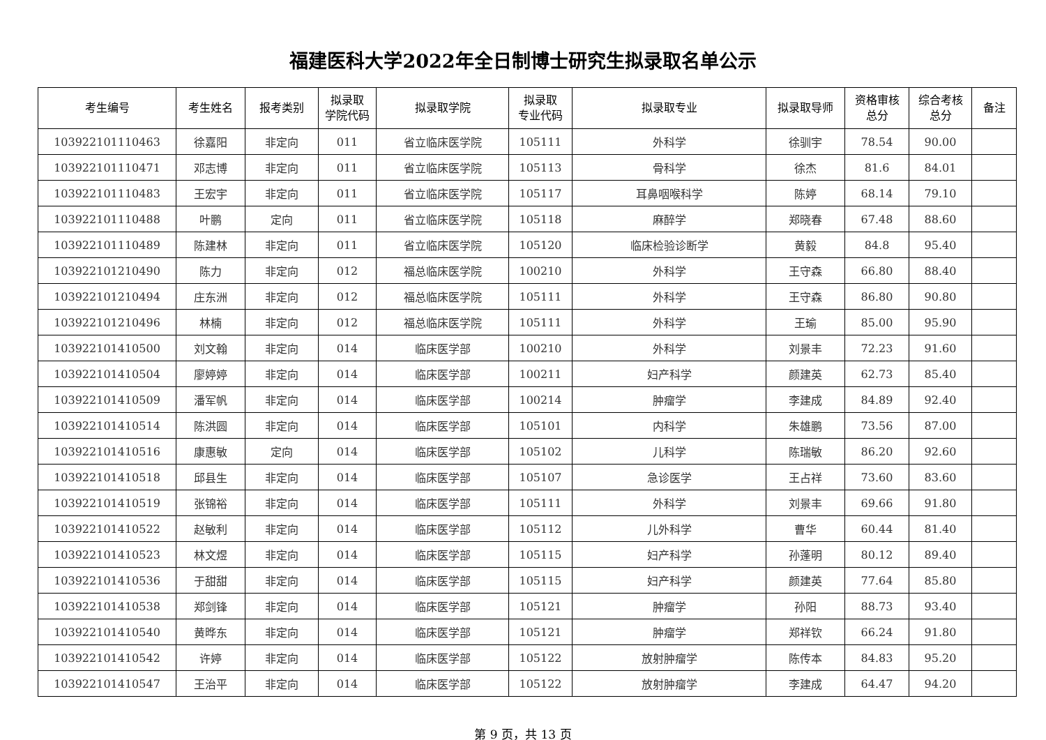福建医科大学2022年全日制博士研究生拟录取名单公示
| 考生编号 | 考生姓名 | 报考类别 | 拟录取 学院代码 | 拟录取学院 | 拟录取 专业代码 | 拟录取专业 | 拟录取导师 | 资格审核 总分 | 综合考核 总分 | 备注 |
| --- | --- | --- | --- | --- | --- | --- | --- | --- | --- | --- |
| 103922101110463 | 徐嘉阳 | 非定向 | 011 | 省立临床医学院 | 105111 | 外科学 | 徐驯宇 | 78.54 | 90.00 | |
| 103922101110471 | 邓志博 | 非定向 | 011 | 省立临床医学院 | 105113 | 骨科学 | 徐杰 | 81.6 | 84.01 | |
| 103922101110483 | 王宏宇 | 非定向 | 011 | 省立临床医学院 | 105117 | 耳鼻咽喉科学 | 陈婷 | 68.14 | 79.10 | |
| 103922101110488 | 叶鹏 | 定向 | 011 | 省立临床医学院 | 105118 | 麻醉学 | 郑晓春 | 67.48 | 88.60 | |
| 103922101110489 | 陈建林 | 非定向 | 011 | 省立临床医学院 | 105120 | 临床检验诊断学 | 黄毅 | 84.8 | 95.40 | |
| 103922101210490 | 陈力 | 非定向 | 012 | 福总临床医学院 | 100210 | 外科学 | 王守森 | 66.80 | 88.40 | |
| 103922101210494 | 庄东洲 | 非定向 | 012 | 福总临床医学院 | 105111 | 外科学 | 王守森 | 86.80 | 90.80 | |
| 103922101210496 | 林楠 | 非定向 | 012 | 福总临床医学院 | 105111 | 外科学 | 王瑜 | 85.00 | 95.90 | |
| 103922101410500 | 刘文翰 | 非定向 | 014 | 临床医学部 | 100210 | 外科学 | 刘景丰 | 72.23 | 91.60 | |
| 103922101410504 | 廖婷婷 | 非定向 | 014 | 临床医学部 | 100211 | 妇产科学 | 颜建英 | 62.73 | 85.40 | |
| 103922101410509 | 潘军帆 | 非定向 | 014 | 临床医学部 | 100214 | 肿瘤学 | 李建成 | 84.89 | 92.40 | |
| 103922101410514 | 陈洪圆 | 非定向 | 014 | 临床医学部 | 105101 | 内科学 | 朱雄鹏 | 73.56 | 87.00 | |
| 103922101410516 | 康惠敏 | 定向 | 014 | 临床医学部 | 105102 | 儿科学 | 陈瑞敏 | 86.20 | 92.60 | |
| 103922101410518 | 邱县生 | 非定向 | 014 | 临床医学部 | 105107 | 急诊医学 | 王占祥 | 73.60 | 83.60 | |
| 103922101410519 | 张锦裕 | 非定向 | 014 | 临床医学部 | 105111 | 外科学 | 刘景丰 | 69.66 | 91.80 | |
| 103922101410522 | 赵敏利 | 非定向 | 014 | 临床医学部 | 105112 | 儿外科学 | 曹华 | 60.44 | 81.40 | |
| 103922101410523 | 林文煜 | 非定向 | 014 | 临床医学部 | 105115 | 妇产科学 | 孙蓬明 | 80.12 | 89.40 | |
| 103922101410536 | 于甜甜 | 非定向 | 014 | 临床医学部 | 105115 | 妇产科学 | 颜建英 | 77.64 | 85.80 | |
| 103922101410538 | 郑剑锋 | 非定向 | 014 | 临床医学部 | 105121 | 肿瘤学 | 孙阳 | 88.73 | 93.40 | |
| 103922101410540 | 黄晔东 | 非定向 | 014 | 临床医学部 | 105121 | 肿瘤学 | 郑祥钦 | 66.24 | 91.80 | |
| 103922101410542 | 许婷 | 非定向 | 014 | 临床医学部 | 105122 | 放射肿瘤学 | 陈传本 | 84.83 | 95.20 | |
| 103922101410547 | 王治平 | 非定向 | 014 | 临床医学部 | 105122 | 放射肿瘤学 | 李建成 | 64.47 | 94.20 | |
第 9 页，共 13 页